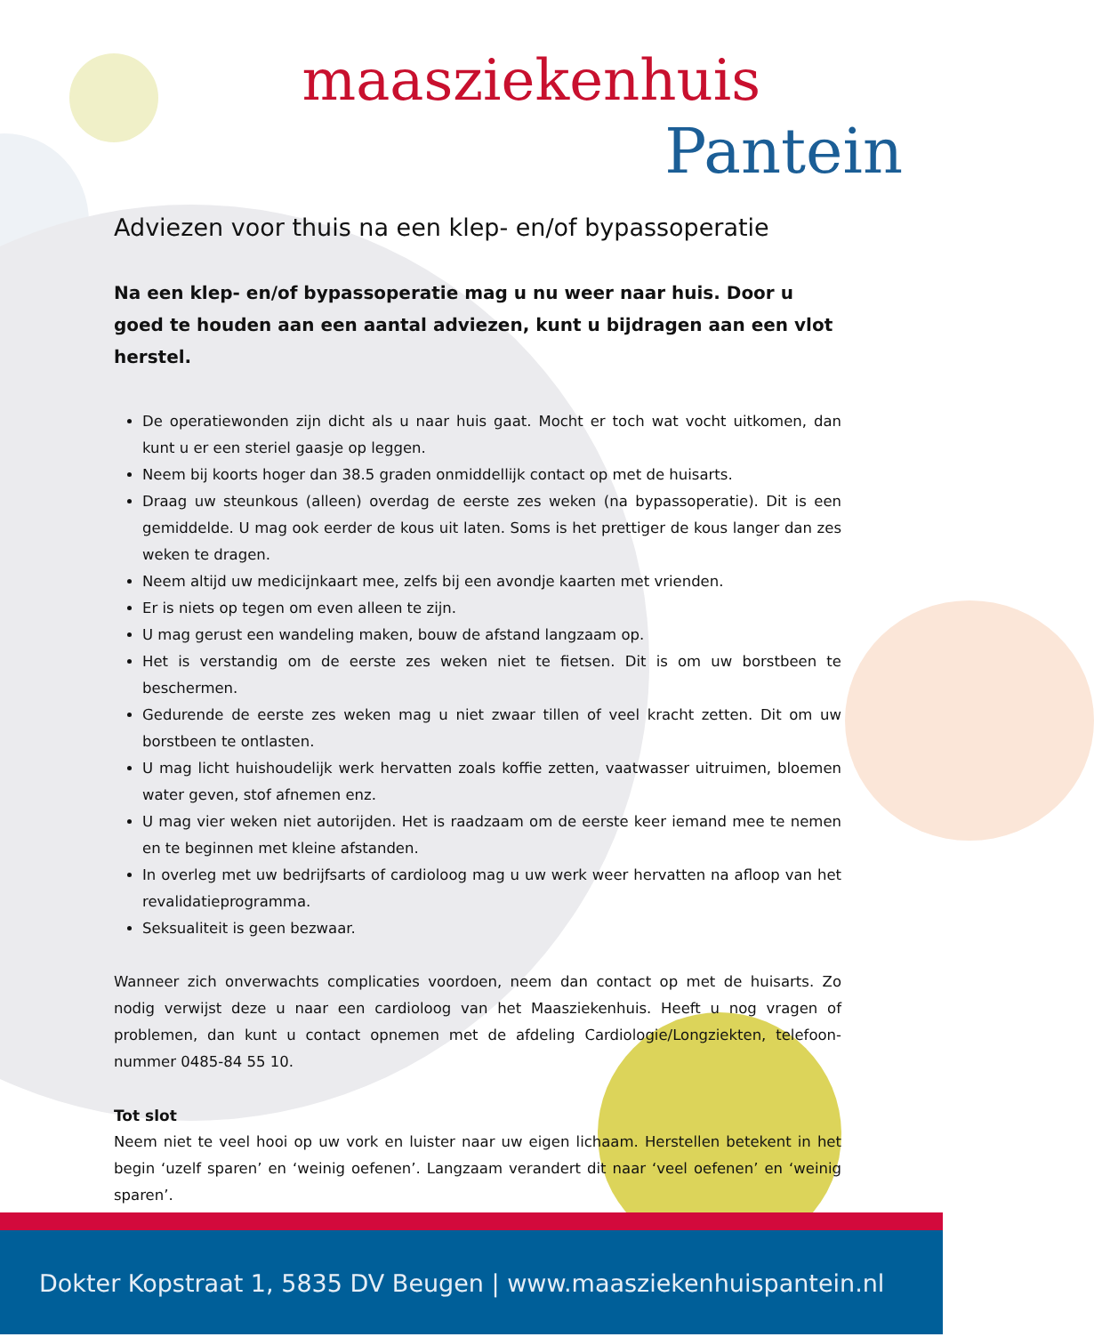maasziekenhuis
Pantein
Adviezen voor thuis na een klep- en/of bypassoperatie
Na een klep- en/of bypassoperatie mag u nu weer naar huis. Door u goed te houden aan een aantal adviezen, kunt u bijdragen aan een vlot herstel.
De operatiewonden zijn dicht als u naar huis gaat. Mocht er toch wat vocht uitkomen, dan kunt u er een steriel gaasje op leggen.
Neem bij koorts hoger dan 38.5 graden onmiddellijk contact op met de huisarts.
Draag uw steunkous (alleen) overdag de eerste zes weken (na bypassoperatie). Dit is een gemiddelde. U mag ook eerder de kous uit laten. Soms is het prettiger de kous langer dan zes weken te dragen.
Neem altijd uw medicijnkaart mee, zelfs bij een avondje kaarten met vrienden.
Er is niets op tegen om even alleen te zijn.
U mag gerust een wandeling maken, bouw de afstand langzaam op.
Het is verstandig om de eerste zes weken niet te fietsen. Dit is om uw borstbeen te beschermen.
Gedurende de eerste zes weken mag u niet zwaar tillen of veel kracht zetten. Dit om uw borstbeen te ontlasten.
U mag licht huishoudelijk werk hervatten zoals koffie zetten, vaatwasser uitruimen, bloemen water geven, stof afnemen enz.
U mag vier weken niet autorijden. Het is raadzaam om de eerste keer iemand mee te nemen en te beginnen met kleine afstanden.
In overleg met uw bedrijfsarts of cardioloog mag u uw werk weer hervatten na afloop van het revalidatieprogramma.
Seksualiteit is geen bezwaar.
Wanneer zich onverwachts complicaties voordoen, neem dan contact op met de huisarts. Zo nodig verwijst deze u naar een cardioloog van het Maasziekenhuis. Heeft u nog vragen of problemen, dan kunt u contact opnemen met de afdeling Cardiologie/Longziekten, telefoon-nummer 0485-84 55 10.
Tot slot
Neem niet te veel hooi op uw vork en luister naar uw eigen lichaam. Herstellen betekent in het begin ‘uzelf sparen’ en ‘weinig oefenen’. Langzaam verandert dit naar ‘veel oefenen’ en ‘weinig sparen’.
Dokter Kopstraat 1, 5835 DV Beugen | www.maasziekenhuispantein.nl